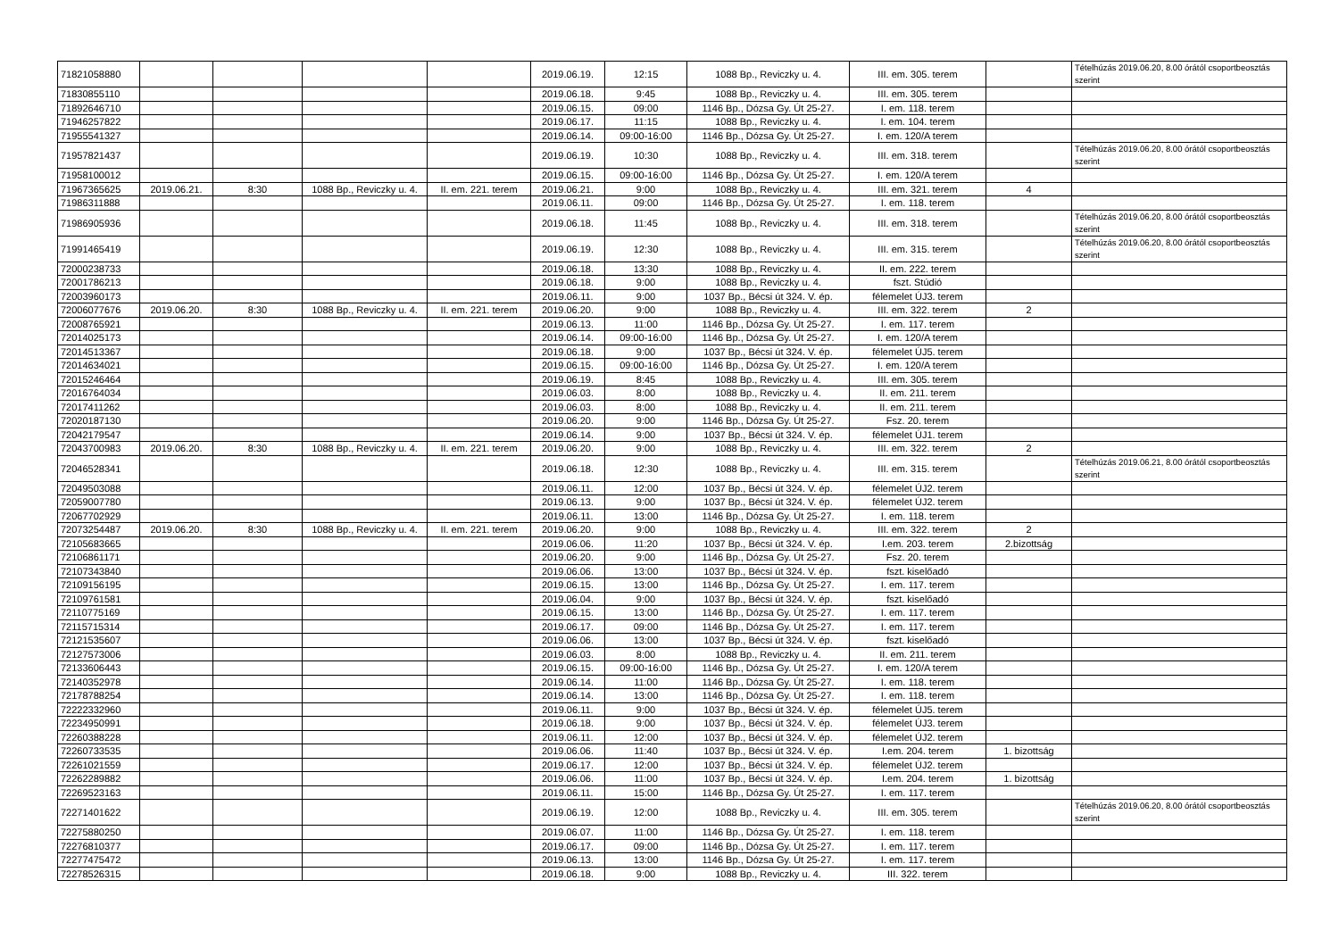| 71821058880 | | | | | 2019.06.19. | 12:15 | 1088 Bp., Reviczky u. 4. | III. em. 305. terem | | Tételhúzás 2019.06.20, 8.00 órától csoportbeosztás szerint |
| 71830855110 | | | | | 2019.06.18. | 9:45 | 1088 Bp., Reviczky u. 4. | III. em. 305. terem | | |
| 71892646710 | | | | | 2019.06.15. | 09:00 | 1146 Bp., Dózsa Gy. Út 25-27. | I. em. 118. terem | | |
| 71946257822 | | | | | 2019.06.17. | 11:15 | 1088 Bp., Reviczky u. 4. | I. em. 104. terem | | |
| 71955541327 | | | | | 2019.06.14. | 09:00-16:00 | 1146 Bp., Dózsa Gy. Út 25-27. | I. em. 120/A terem | | |
| 71957821437 | | | | | 2019.06.19. | 10:30 | 1088 Bp., Reviczky u. 4. | III. em. 318. terem | | Tételhúzás 2019.06.20, 8.00 órától csoportbeosztás szerint |
| 71958100012 | | | | | 2019.06.15. | 09:00-16:00 | 1146 Bp., Dózsa Gy. Út 25-27. | I. em. 120/A terem | | |
| 71967365625 | 2019.06.21. | 8:30 | 1088 Bp., Reviczky u. 4. | II. em. 221. terem | 2019.06.21. | 9:00 | 1088 Bp., Reviczky u. 4. | III. em. 321. terem | 4 | |
| 71986311888 | | | | | 2019.06.11. | 09:00 | 1146 Bp., Dózsa Gy. Út 25-27. | I. em. 118. terem | | |
| 71986905936 | | | | | 2019.06.18. | 11:45 | 1088 Bp., Reviczky u. 4. | III. em. 318. terem | | Tételhúzás 2019.06.20, 8.00 órától csoportbeosztás szerint |
| 71991465419 | | | | | 2019.06.19. | 12:30 | 1088 Bp., Reviczky u. 4. | III. em. 315. terem | | Tételhúzás 2019.06.20, 8.00 órától csoportbeosztás szerint |
| 72000238733 | | | | | 2019.06.18. | 13:30 | 1088 Bp., Reviczky u. 4. | II. em. 222. terem | | |
| 72001786213 | | | | | 2019.06.18. | 9:00 | 1088 Bp., Reviczky u. 4. | fszt. Stúdió | | |
| 72003960173 | | | | | 2019.06.11. | 9:00 | 1037 Bp., Bécsi út 324. V. ép. | félemelet ÚJ3. terem | | |
| 72006077676 | 2019.06.20. | 8:30 | 1088 Bp., Reviczky u. 4. | II. em. 221. terem | 2019.06.20. | 9:00 | 1088 Bp., Reviczky u. 4. | III. em. 322. terem | 2 | |
| 72008765921 | | | | | 2019.06.13. | 11:00 | 1146 Bp., Dózsa Gy. Út 25-27. | I. em. 117. terem | | |
| 72014025173 | | | | | 2019.06.14. | 09:00-16:00 | 1146 Bp., Dózsa Gy. Út 25-27. | I. em. 120/A terem | | |
| 72014513367 | | | | | 2019.06.18. | 9:00 | 1037 Bp., Bécsi út 324. V. ép. | félemelet ÚJ5. terem | | |
| 72014634021 | | | | | 2019.06.15. | 09:00-16:00 | 1146 Bp., Dózsa Gy. Út 25-27. | I. em. 120/A terem | | |
| 72015246464 | | | | | 2019.06.19. | 8:45 | 1088 Bp., Reviczky u. 4. | III. em. 305. terem | | |
| 72016764034 | | | | | 2019.06.03. | 8:00 | 1088 Bp., Reviczky u. 4. | II. em. 211. terem | | |
| 72017411262 | | | | | 2019.06.03. | 8:00 | 1088 Bp., Reviczky u. 4. | II. em. 211. terem | | |
| 72020187130 | | | | | 2019.06.20. | 9:00 | 1146 Bp., Dózsa Gy. Út 25-27. | Fsz. 20. terem | | |
| 72042179547 | | | | | 2019.06.14. | 9:00 | 1037 Bp., Bécsi út 324. V. ép. | félemelet ÚJ1. terem | | |
| 72043700983 | 2019.06.20. | 8:30 | 1088 Bp., Reviczky u. 4. | II. em. 221. terem | 2019.06.20. | 9:00 | 1088 Bp., Reviczky u. 4. | III. em. 322. terem | 2 | |
| 72046528341 | | | | | 2019.06.18. | 12:30 | 1088 Bp., Reviczky u. 4. | III. em. 315. terem | | Tételhúzás 2019.06.21, 8.00 órától csoportbeosztás szerint |
| 72049503088 | | | | | 2019.06.11. | 12:00 | 1037 Bp., Bécsi út 324. V. ép. | félemelet ÚJ2. terem | | |
| 72059007780 | | | | | 2019.06.13. | 9:00 | 1037 Bp., Bécsi út 324. V. ép. | félemelet ÚJ2. terem | | |
| 72067702929 | | | | | 2019.06.11. | 13:00 | 1146 Bp., Dózsa Gy. Út 25-27. | I. em. 118. terem | | |
| 72073254487 | 2019.06.20. | 8:30 | 1088 Bp., Reviczky u. 4. | II. em. 221. terem | 2019.06.20. | 9:00 | 1088 Bp., Reviczky u. 4. | III. em. 322. terem | 2 | |
| 72105683665 | | | | | 2019.06.06. | 11:20 | 1037 Bp., Bécsi út 324. V. ép. | I.em. 203. terem | 2.bizottság | |
| 72106861171 | | | | | 2019.06.20. | 9:00 | 1146 Bp., Dózsa Gy. Út 25-27. | Fsz. 20. terem | | |
| 72107343840 | | | | | 2019.06.06. | 13:00 | 1037 Bp., Bécsi út 324. V. ép. | fszt. kiselőadó | | |
| 72109156195 | | | | | 2019.06.15. | 13:00 | 1146 Bp., Dózsa Gy. Út 25-27. | I. em. 117. terem | | |
| 72109761581 | | | | | 2019.06.04. | 9:00 | 1037 Bp., Bécsi út 324. V. ép. | fszt. kiselőadó | | |
| 72110775169 | | | | | 2019.06.15. | 13:00 | 1146 Bp., Dózsa Gy. Út 25-27. | I. em. 117. terem | | |
| 72115715314 | | | | | 2019.06.17. | 09:00 | 1146 Bp., Dózsa Gy. Út 25-27. | I. em. 117. terem | | |
| 72121535607 | | | | | 2019.06.06. | 13:00 | 1037 Bp., Bécsi út 324. V. ép. | fszt. kiselőadó | | |
| 72127573006 | | | | | 2019.06.03. | 8:00 | 1088 Bp., Reviczky u. 4. | II. em. 211. terem | | |
| 72133606443 | | | | | 2019.06.15. | 09:00-16:00 | 1146 Bp., Dózsa Gy. Út 25-27. | I. em. 120/A terem | | |
| 72140352978 | | | | | 2019.06.14. | 11:00 | 1146 Bp., Dózsa Gy. Út 25-27. | I. em. 118. terem | | |
| 72178788254 | | | | | 2019.06.14. | 13:00 | 1146 Bp., Dózsa Gy. Út 25-27. | I. em. 118. terem | | |
| 72222332960 | | | | | 2019.06.11. | 9:00 | 1037 Bp., Bécsi út 324. V. ép. | félemelet ÚJ5. terem | | |
| 72234950991 | | | | | 2019.06.18. | 9:00 | 1037 Bp., Bécsi út 324. V. ép. | félemelet ÚJ3. terem | | |
| 72260388228 | | | | | 2019.06.11. | 12:00 | 1037 Bp., Bécsi út 324. V. ép. | félemelet ÚJ2. terem | | |
| 72260733535 | | | | | 2019.06.06. | 11:40 | 1037 Bp., Bécsi út 324. V. ép. | I.em. 204. terem | 1. bizottság | |
| 72261021559 | | | | | 2019.06.17. | 12:00 | 1037 Bp., Bécsi út 324. V. ép. | félemelet ÚJ2. terem | | |
| 72262289882 | | | | | 2019.06.06. | 11:00 | 1037 Bp., Bécsi út 324. V. ép. | I.em. 204. terem | 1. bizottság | |
| 72269523163 | | | | | 2019.06.11. | 15:00 | 1146 Bp., Dózsa Gy. Út 25-27. | I. em. 117. terem | | |
| 72271401622 | | | | | 2019.06.19. | 12:00 | 1088 Bp., Reviczky u. 4. | III. em. 305. terem | | Tételhúzás 2019.06.20, 8.00 órától csoportbeosztás szerint |
| 72275880250 | | | | | 2019.06.07. | 11:00 | 1146 Bp., Dózsa Gy. Út 25-27. | I. em. 118. terem | | |
| 72276810377 | | | | | 2019.06.17. | 09:00 | 1146 Bp., Dózsa Gy. Út 25-27. | I. em. 117. terem | | |
| 72277475472 | | | | | 2019.06.13. | 13:00 | 1146 Bp., Dózsa Gy. Út 25-27. | I. em. 117. terem | | |
| 72278526315 | | | | | 2019.06.18. | 9:00 | 1088 Bp., Reviczky u. 4. | III. 322. terem | | |